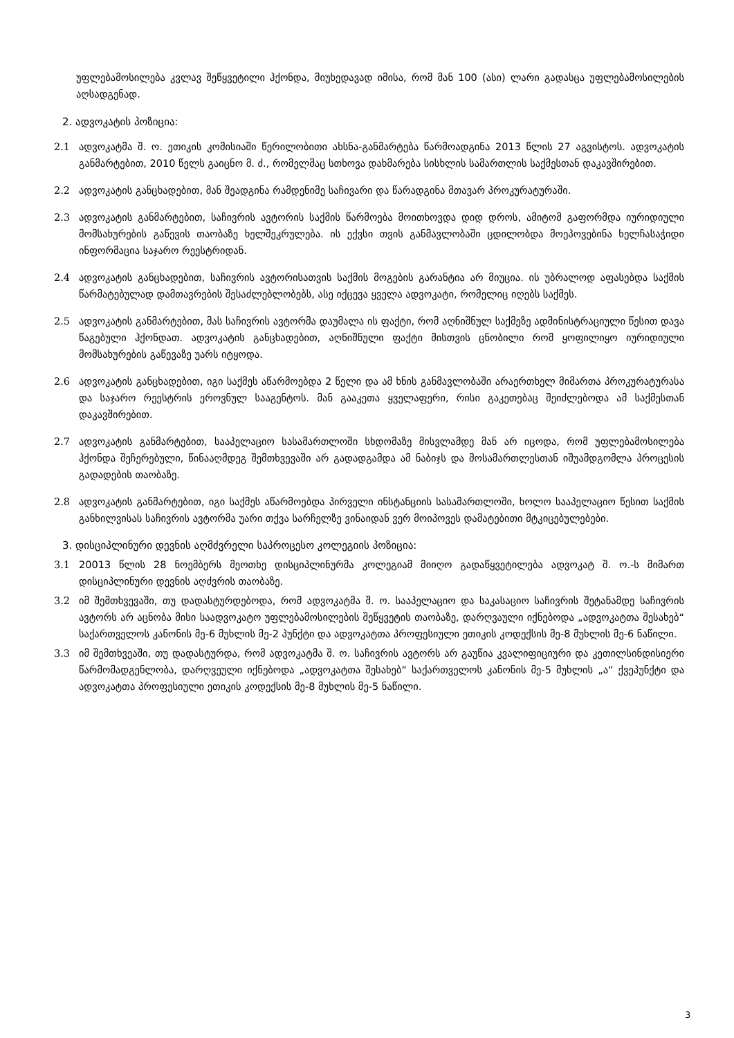უფლებამოსილება კვლავ შეწყვეტილი ჰქონდა, მიუხედავად იმისა, რომ მან 100 (ასი) ლარი გადასცა უფლებამოსილების აღსადგენად.
2. ადვოკატის პოზიცია:
2.1 ადვოკატმა შ. ო. ეთიკის კომისიაში წერილობითი ახსნა-განმარტება წარმოადგინა 2013 წლის 27 აგვისტოს. ადვოკატის განმარტებით, 2010 წელს გაიცნო მ. ძ., რომელმაც სთხოვა დახმარება სისხლის სამართლის საქმესთან დაკავშირებით.
2.2 ადვოკატის განცხადებით, მან შეადგინა რამდენიმე საჩივარი და წარადგინა მთავარ პროკურატურაში.
2.3 ადვოკატის განმარტებით, საჩივრის ავტორის საქმის წარმოება მოითხოვდა დიდ დროს, ამიტომ გაფორმდა იურიდიული მომსახურების გაწევის თაობაზე ხელშეკრულება. ის ექვსი თვის განმავლობაში ცდილობდა მოეპოვებინა ხელჩასაჭიდი ინფორმაცია საჯარო რეესტრიდან.
2.4 ადვოკატის განცხადებით, საჩივრის ავტორისათვის საქმის მოგების გარანტია არ მიუცია. ის უბრალოდ აფასებდა საქმის წარმატებულად დამთავრების შესაძლებლობებს, ასე იქცევა ყველა ადვოკატი, რომელიც იღებს საქმეს.
2.5 ადვოკატის განმარტებით, მას საჩივრის ავტორმა დაუმალა ის ფაქტი, რომ აღნიშნულ საქმეზე ადმინისტრაციული წესით დავა წაგებული ჰქონდათ. ადვოკატის განცხადებით, აღნიშნული ფაქტი მისთვის ცნობილი რომ ყოფილიყო იურიდიული მომსახურების გაწევაზე უარს იტყოდა.
2.6 ადვოკატის განცხადებით, იგი საქმეს აწარმოებდა 2 წელი და ამ ხნის განმავლობაში არაერთხელ მიმართა პროკურატურასა და საჯარო რეესტრის ეროვნულ სააგენტოს. მან გააკეთა ყველაფერი, რისი გაკეთებაც შეიძლებოდა ამ საქმესთან დაკავშირებით.
2.7 ადვოკატის განმარტებით, სააპელაციო სასამართლოში სხდომაზე მისვლამდე მან არ იცოდა, რომ უფლებამოსილება ჰქონდა შეჩერებული, წინააღმდეგ შემთხვევაში არ გადადგამდა ამ ნაბიჯს და მოსამართლესთან იშუამდგომლა პროცესის გადადების თაობაზე.
2.8 ადვოკატის განმარტებით, იგი საქმეს აწარმოებდა პირველი ინსტანციის სასამართლოში, ხოლო სააპელაციო წესით საქმის განხილვისას საჩივრის ავტორმა უარი თქვა სარჩელზე ვინაიდან ვერ მოიპოვეს დამატებითი მტკიცებულებები.
3. დისციპლინური დევნის აღმძვრელი საპროცესო კოლეგიის პოზიცია:
3.1 20013 წლის 28 ნოემბერს მეოთხე დისციპლინურმა კოლეგიამ მიიღო გადაწყვეტილება ადვოკატ შ. ო.-ს მიმართ დისციპლინური დევნის აღძვრის თაობაზე.
3.2 იმ შემთხვევაში, თუ დადასტურდებოდა, რომ ადვოკატმა შ. ო. სააპელაციო და საკასაციო საჩივრის შეტანამდე საჩივრის ავტორს არ აცნობა მისი საადვოკატო უფლებამოსილების შეწყვეტის თაობაზე, დარღვაული იქნებოდა „ადვოკატთა შესახებ“ საქართველოს კანონის მე-6 მუხლის მე-2 პუნქტი და ადვოკატთა პროფესიული ეთიკის კოდექსის მე-8 მუხლის მე-6 ნაწილი.
3.3 იმ შემთხვეაში, თუ დადასტურდა, რომ ადვოკატმა შ. ო. საჩივრის ავტორს არ გაუწია კვალიფიციური და კეთილსინდისიერი წარმომადგენლობა, დარღვეული იქნებოდა „ადვოკატთა შესახებ“ საქართველოს კანონის მე-5 მუხლის „ა“ ქვეპუნქტი და ადვოკატთა პროფესიული ეთიკის კოდექსის მე-8 მუხლის მე-5 ნაწილი.
3